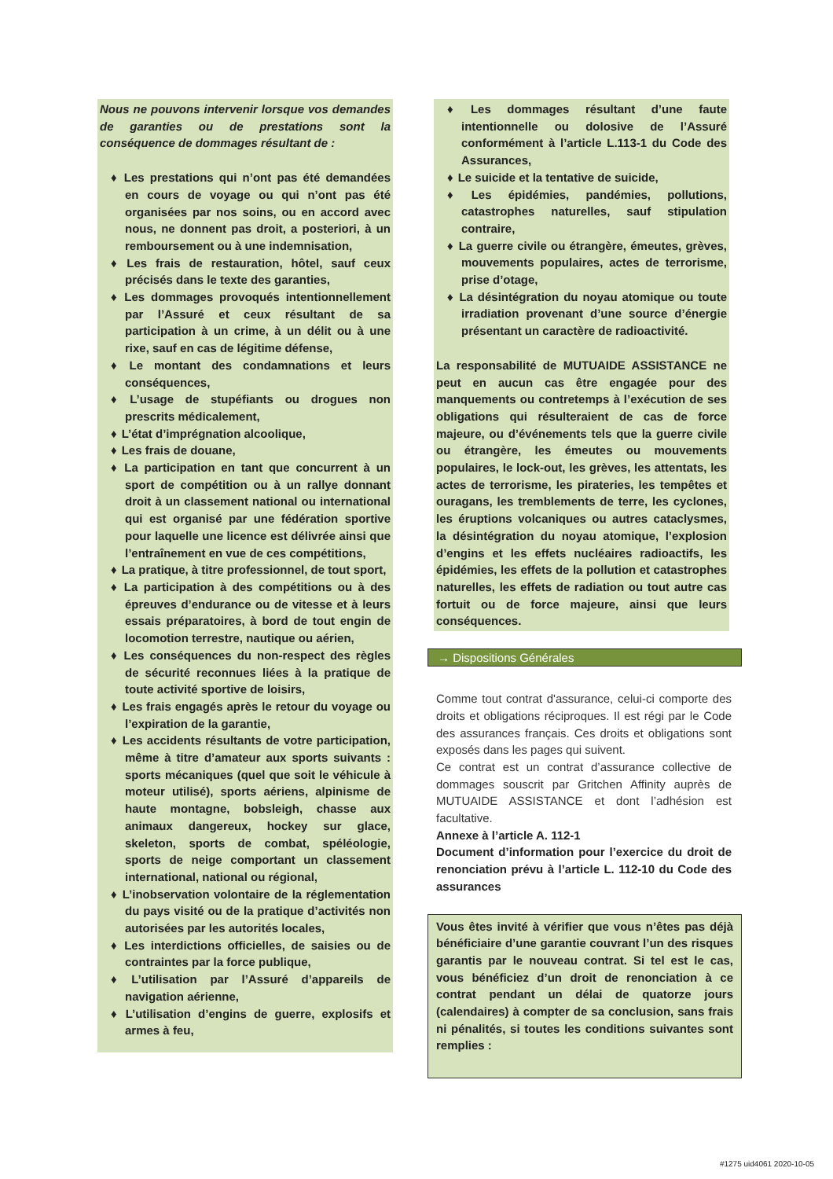Nous ne pouvons intervenir lorsque vos demandes de garanties ou de prestations sont la conséquence de dommages résultant de :
♦ Les prestations qui n’ont pas été demandées en cours de voyage ou qui n’ont pas été organisées par nos soins, ou en accord avec nous, ne donnent pas droit, a posteriori, à un remboursement ou à une indemnisation,
♦ Les frais de restauration, hôtel, sauf ceux précisés dans le texte des garanties,
♦ Les dommages provoqués intentionnellement par l’Assuré et ceux résultant de sa participation à un crime, à un délit ou à une rixe, sauf en cas de légitime défense,
♦ Le montant des condamnations et leurs conséquences,
♦ L’usage de stupéfiants ou drogues non prescrits médicalement,
♦ L’état d’imprégnation alcoolique,
♦ Les frais de douane,
♦ La participation en tant que concurrent à un sport de compétition ou à un rallye donnant droit à un classement national ou international qui est organisé par une fédération sportive pour laquelle une licence est délivrée ainsi que l’entraînement en vue de ces compétitions,
♦ La pratique, à titre professionnel, de tout sport,
♦ La participation à des compétitions ou à des épreuves d’endurance ou de vitesse et à leurs essais préparatoires, à bord de tout engin de locomotion terrestre, nautique ou aérien,
♦ Les conséquences du non-respect des règles de sécurité reconnues liées à la pratique de toute activité sportive de loisirs,
♦ Les frais engagés après le retour du voyage ou l’expiration de la garantie,
♦ Les accidents résultants de votre participation, même à titre d’amateur aux sports suivants : sports mécaniques (quel que soit le véhicule à moteur utilisé), sports aériens, alpinisme de haute montagne, bobsleigh, chasse aux animaux dangereux, hockey sur glace, skeleton, sports de combat, spéléologie, sports de neige comportant un classement international, national ou régional,
♦ L’inobservation volontaire de la réglementation du pays visité ou de la pratique d’activités non autorisées par les autorités locales,
♦ Les interdictions officielles, de saisies ou de contraintes par la force publique,
♦ L’utilisation par l’Assuré d’appareils de navigation aérienne,
♦ L’utilisation d’engins de guerre, explosifs et armes à feu,
♦ Les dommages résultant d’une faute intentionnelle ou dolosive de l’Assuré conformément à l’article L.113-1 du Code des Assurances,
♦ Le suicide et la tentative de suicide,
♦ Les épidémies, pandémies, pollutions, catastrophes naturelles, sauf stipulation contraire,
♦ La guerre civile ou étrangère, émeutes, grèves, mouvements populaires, actes de terrorisme, prise d’otage,
♦ La désintégration du noyau atomique ou toute irradiation provenant d’une source d’énergie présentant un caractère de radioactivité.
La responsabilité de MUTUAIDE ASSISTANCE ne peut en aucun cas être engagée pour des manquements ou contretemps à l’exécution de ses obligations qui résulteraient de cas de force majeure, ou d’événements tels que la guerre civile ou étrangère, les émeutes ou mouvements populaires, le lock-out, les grèves, les attentats, les actes de terrorisme, les pirateries, les tempêtes et ouragans, les tremblements de terre, les cyclones, les éruptions volcaniques ou autres cataclysmes, la désintégration du noyau atomique, l’explosion d’engins et les effets nucléaires radioactifs, les épidémies, les effets de la pollution et catastrophes naturelles, les effets de radiation ou tout autre cas fortuit ou de force majeure, ainsi que leurs conséquences.
→ Dispositions Générales
Comme tout contrat d'assurance, celui-ci comporte des droits et obligations réciproques. Il est régi par le Code des assurances français. Ces droits et obligations sont exposés dans les pages qui suivent.
Ce contrat est un contrat d’assurance collective de dommages souscrit par Gritchen Affinity auprès de MUTUAIDE ASSISTANCE et dont l’adhésion est facultative.
Annexe à l’article A. 112-1
Document d’information pour l’exercice du droit de renonciation prévu à l’article L. 112-10 du Code des assurances
Vous êtes invité à vérifier que vous n’êtes pas déjà bénéficiaire d’une garantie couvrant l’un des risques garantis par le nouveau contrat. Si tel est le cas, vous bénéficiez d’un droit de renonciation à ce contrat pendant un délai de quatorze jours (calendaires) à compter de sa conclusion, sans frais ni pénalités, si toutes les conditions suivantes sont remplies :
#1275 uid4061 2020-10-05